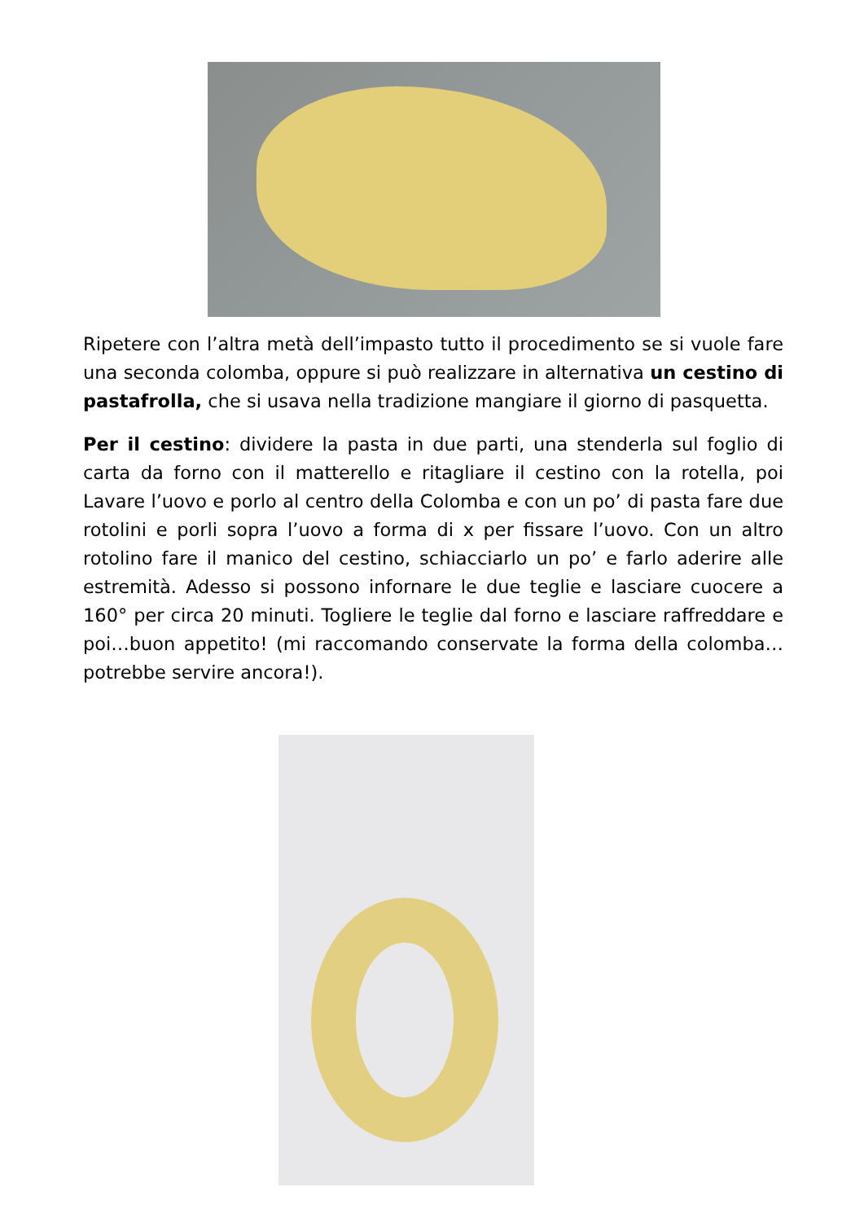Ripetere con l’altra metà dell’impasto tutto il procedimento se si vuole fare una seconda colomba, oppure si può realizzare in alternativa un cestino di pastafrolla, che si usava nella tradizione mangiare il giorno di pasquetta.
Per il cestino: dividere la pasta in due parti, una stenderla sul foglio di carta da forno con il matterello e ritagliare il cestino con la rotella, poi Lavare l’uovo e porlo al centro della Colomba e con un po’ di pasta fare due rotolini e porli sopra l’uovo a forma di x per fissare l’uovo. Con un altro rotolino fare il manico del cestino, schiacciarlo un po’ e farlo aderire alle estremità. Adesso si possono infornare le due teglie e lasciare cuocere a 160° per circa 20 minuti. Togliere le teglie dal forno e lasciare raffreddare e poi…buon appetito! (mi raccomando conservate la forma della colomba… potrebbe servire ancora!).